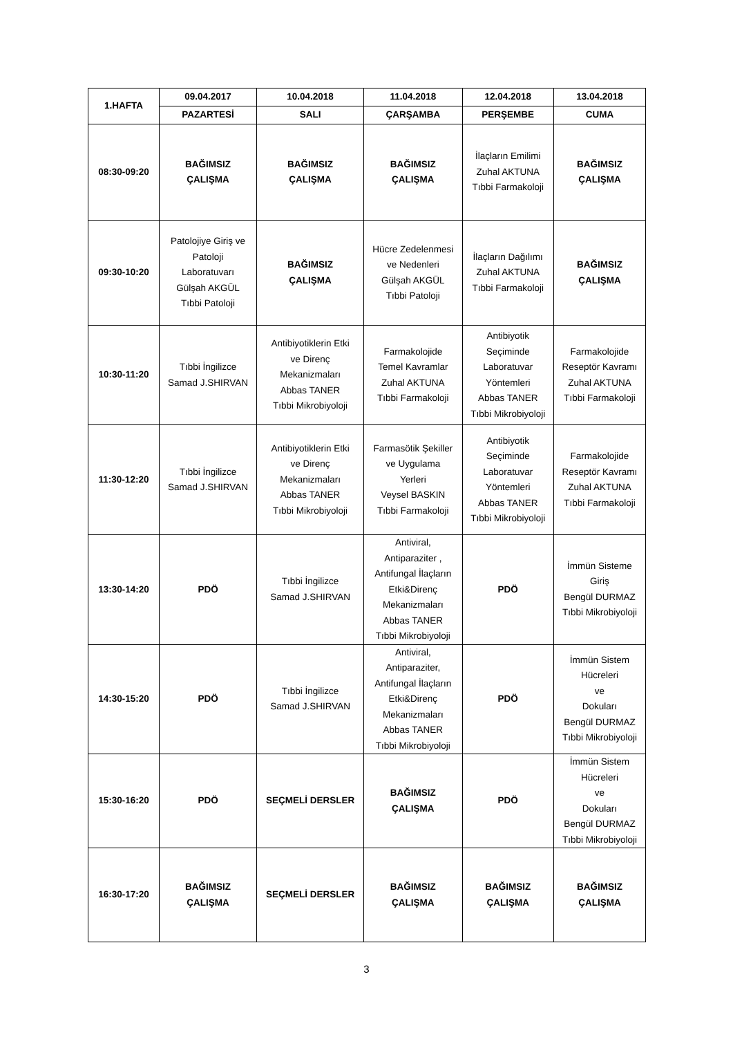| 1.HAFTA | 09.04.2017 | 10.04.2018 | 11.04.2018 | 12.04.2018 | 13.04.2018 |
| --- | --- | --- | --- | --- | --- |
| | PAZARTESİ | SALI | ÇARŞAMBA | PERŞEMBE | CUMA |
| 08:30-09:20 | BAĞIMSIZ ÇALIŞMA | BAĞIMSIZ ÇALIŞMA | BAĞIMSIZ ÇALIŞMA | İlaçların Emilimi Zuhal AKTUNA Tıbbi Farmakoloji | BAĞIMSIZ ÇALIŞMA |
| 09:30-10:20 | Patolojiye Giriş ve Patoloji Laboratuvarı Gülşah AKGÜL Tıbbi Patoloji | BAĞIMSIZ ÇALIŞMA | Hücre Zedelenmesi ve Nedenleri Gülşah AKGÜL Tıbbi Patoloji | İlaçların Dağılımı Zuhal AKTUNA Tıbbi Farmakoloji | BAĞIMSIZ ÇALIŞMA |
| 10:30-11:20 | Tıbbi İngilizce Samad J.SHIRVAN | Antibiyotiklerin Etki ve Direnç Mekanizmaları Abbas TANER Tıbbi Mikrobiyoloji | Farmakolojide Temel Kavramlar Zuhal AKTUNA Tıbbi Farmakoloji | Antibiyotik Seçiminde Laboratuvar Yöntemleri Abbas TANER Tıbbi Mikrobiyoloji | Farmakolojide Reseptör Kavramı Zuhal AKTUNA Tıbbi Farmakoloji |
| 11:30-12:20 | Tıbbi İngilizce Samad J.SHIRVAN | Antibiyotiklerin Etki ve Direnç Mekanizmaları Abbas TANER Tıbbi Mikrobiyoloji | Farmasötik Şekiller ve Uygulama Yerleri Veysel BASKIN Tıbbi Farmakoloji | Antibiyotik Seçiminde Laboratuvar Yöntemleri Abbas TANER Tıbbi Mikrobiyoloji | Farmakolojide Reseptör Kavramı Zuhal AKTUNA Tıbbi Farmakoloji |
| 13:30-14:20 | PDÖ | Tıbbi İngilizce Samad J.SHIRVAN | Antiviral, Antiparaziter , Antifungal İlaçların Etki&Direnç Mekanizmaları Abbas TANER Tıbbi Mikrobiyoloji | PDÖ | İmmün Sisteme Giriş Bengül DURMAZ Tıbbi Mikrobiyoloji |
| 14:30-15:20 | PDÖ | Tıbbi İngilizce Samad J.SHIRVAN | Antiviral, Antiparaziter, Antifungal İlaçların Etki&Direnç Mekanizmaları Abbas TANER Tıbbi Mikrobiyoloji | PDÖ | İmmün Sistem Hücreleri ve Dokuları Bengül DURMAZ Tıbbi Mikrobiyoloji |
| 15:30-16:20 | PDÖ | SEÇMELİ DERSLER | BAĞIMSIZ ÇALIŞMA | PDÖ | İmmün Sistem Hücreleri ve Dokuları Bengül DURMAZ Tıbbi Mikrobiyoloji |
| 16:30-17:20 | BAĞIMSIZ ÇALIŞMA | SEÇMELİ DERSLER | BAĞIMSIZ ÇALIŞMA | BAĞIMSIZ ÇALIŞMA | BAĞIMSIZ ÇALIŞMA |
3